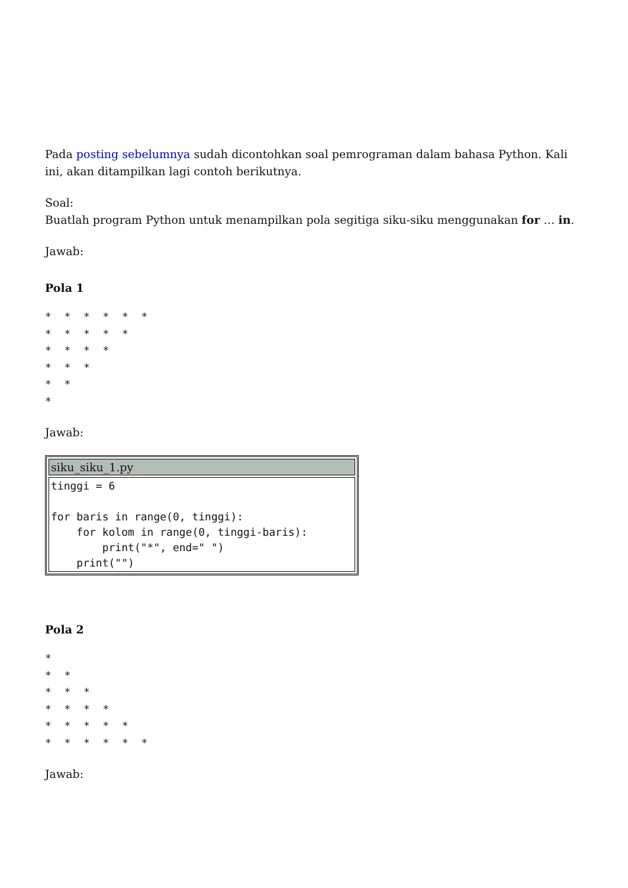Pada posting sebelumnya sudah dicontohkan soal pemrograman dalam bahasa Python. Kali ini, akan ditampilkan lagi contoh berikutnya.
Soal:
Buatlah program Python untuk menampilkan pola segitiga siku-siku menggunakan for … in.
Jawab:
Pola 1
*  *  *  *  *  *
*  *  *  *  *
*  *  *  *
*  *  *
*  *
*
Jawab:
| siku_siku_1.py |
| --- |
| tinggi = 6 for baris in range(0, tinggi): for kolom in range(0, tinggi-baris): print("*", end=" ") print("") |
Pola 2
*
*  *
*  *  *
*  *  *  *
*  *  *  *  *
*  *  *  *  *  *
Jawab: